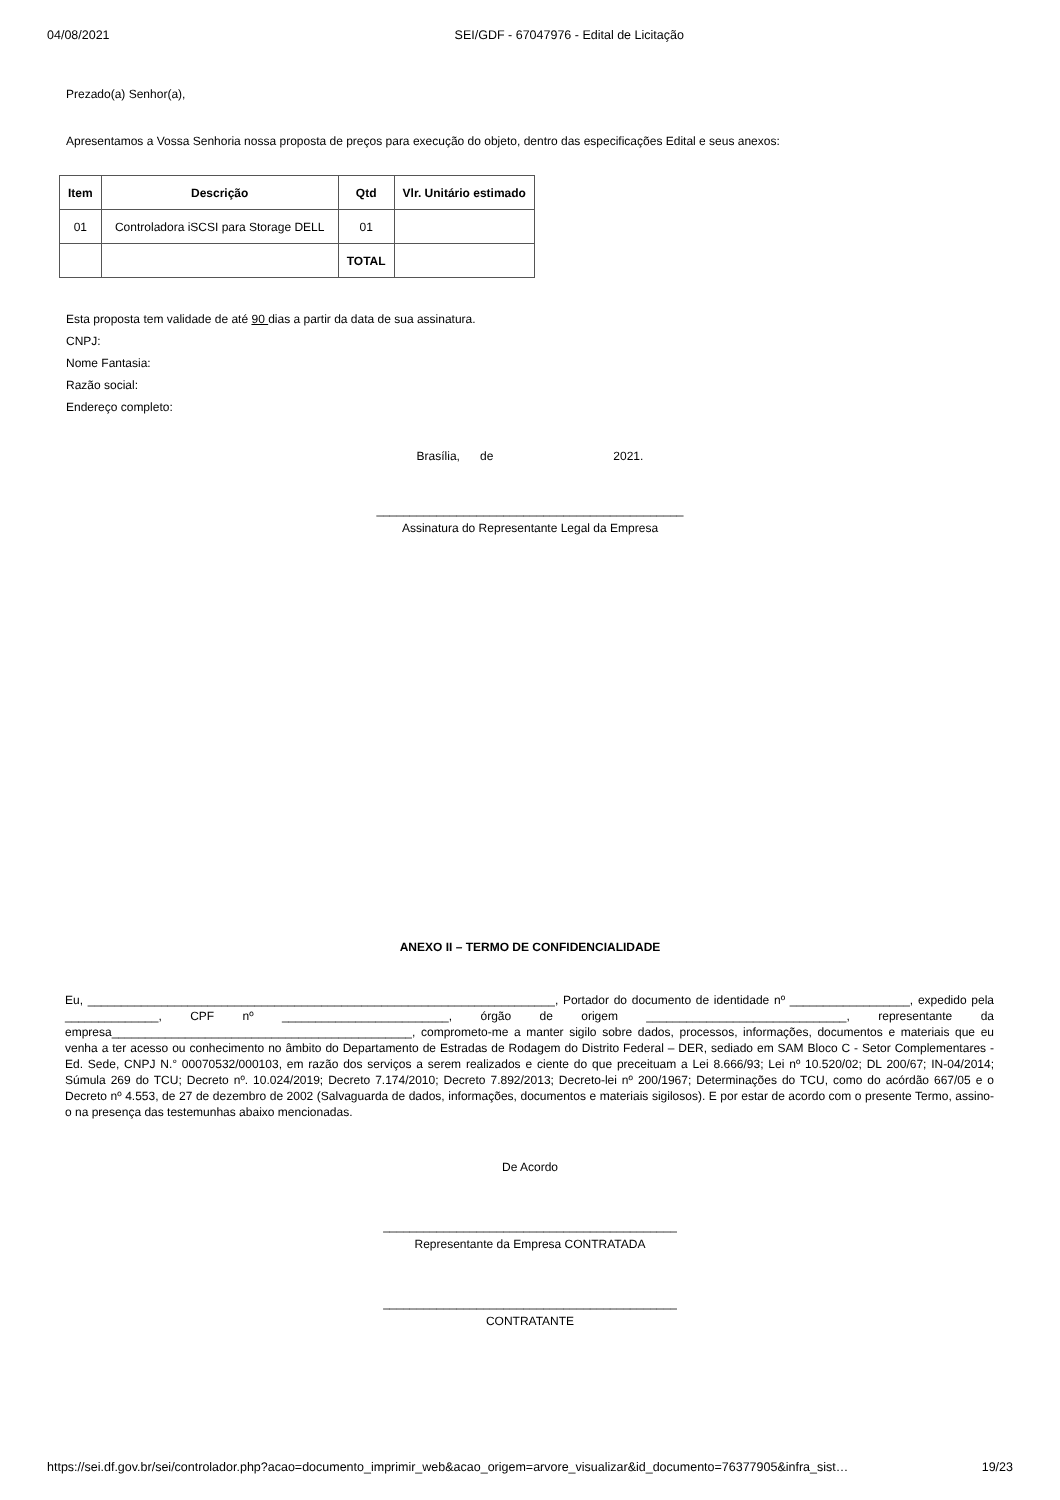04/08/2021 SEI/GDF - 67047976 - Edital de Licitação
Prezado(a) Senhor(a),
Apresentamos a Vossa Senhoria nossa proposta de preços para execução do objeto, dentro das especificações Edital e seus anexos:
| Item | Descrição | Qtd | Vlr. Unitário estimado |
| --- | --- | --- | --- |
| 01 | Controladora iSCSI para Storage DELL | 01 | |
| | | TOTAL | |
Esta proposta tem validade de até 90 dias a partir da data de sua assinatura.
CNPJ:
Nome Fantasia:
Razão social:
Endereço completo:
Brasília, de 2021.
______________________________________________
Assinatura do Representante Legal da Empresa
ANEXO II – TERMO DE CONFIDENCIALIDADE
Eu, ______________________________________________________________________, Portador do documento de identidade nº __________________, expedido pela ______________, CPF nº _________________________, órgão de origem ______________________________, representante da empresa_____________________________________________, comprometo-me a manter sigilo sobre dados, processos, informações, documentos e materiais que eu venha a ter acesso ou conhecimento no âmbito do Departamento de Estradas de Rodagem do Distrito Federal – DER, sediado em SAM Bloco C - Setor Complementares - Ed. Sede, CNPJ N.° 00070532/000103, em razão dos serviços a serem realizados e ciente do que preceituam a Lei 8.666/93; Lei nº 10.520/02; DL 200/67; IN-04/2014; Súmula 269 do TCU; Decreto nº. 10.024/2019; Decreto 7.174/2010; Decreto 7.892/2013; Decreto-lei nº 200/1967; Determinações do TCU, como do acórdão 667/05 e o Decreto nº 4.553, de 27 de dezembro de 2002 (Salvaguarda de dados, informações, documentos e materiais sigilosos). E por estar de acordo com o presente Termo, assino-o na presença das testemunhas abaixo mencionadas.
De Acordo
____________________________________________
Representante da Empresa CONTRATADA
____________________________________________
CONTRATANTE
https://sei.df.gov.br/sei/controlador.php?acao=documento_imprimir_web&acao_origem=arvore_visualizar&id_documento=76377905&infra_sist… 19/23